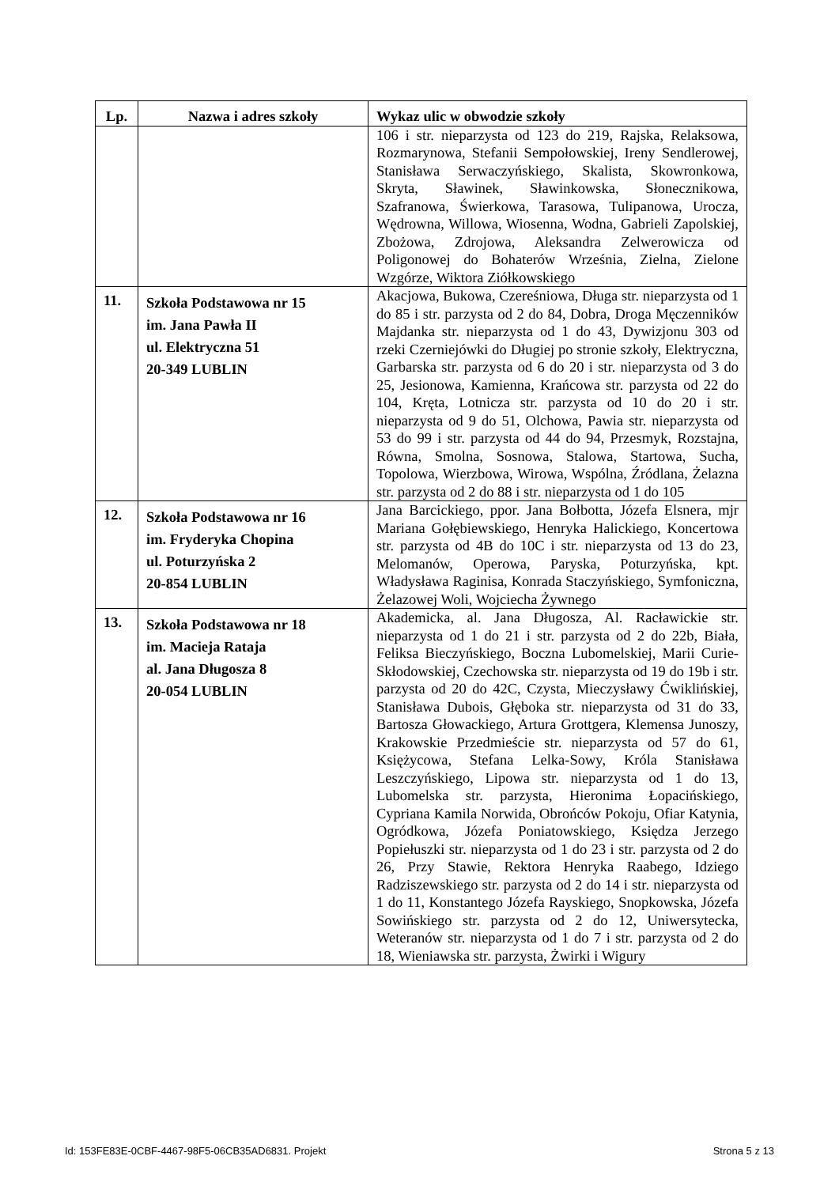| Lp. | Nazwa i adres szkoły | Wykaz ulic w obwodzie szkoły |
| --- | --- | --- |
| | | 106 i str. nieparzysta od 123 do 219, Rajska, Relaksowa, Rozmarynowa, Stefanii Sempołowskiej, Ireny Sendlerowej, Stanisława Serwaczyńskiego, Skalista, Skowronkowa, Skryta, Sławinek, Sławinkowska, Słonecznikowa, Szafranowa, Świerkowa, Tarasowa, Tulipanowa, Urocza, Wędrowna, Willowa, Wiosenna, Wodna, Gabrieli Zapolskiej, Zbożowa, Zdrojowa, Aleksandra Zelwerowicza od Poligonowej do Bohaterów Września, Zielna, Zielone Wzgórze, Wiktora Ziółkowskiego |
| 11. | Szkoła Podstawowa nr 15 im. Jana Pawła II ul. Elektryczna 51 20-349 LUBLIN | Akacjowa, Bukowa, Czereśniowa, Długa str. nieparzysta od 1 do 85 i str. parzysta od 2 do 84, Dobra, Droga Męczenników Majdanka str. nieparzysta od 1 do 43, Dywizjonu 303 od rzeki Czerniejówki do Długiej po stronie szkoły, Elektryczna, Garbarska str. parzysta od 6 do 20 i str. nieparzysta od 3 do 25, Jesionowa, Kamienna, Krańcowa str. parzysta od 22 do 104, Kręta, Lotnicza str. parzysta od 10 do 20 i str. nieparzysta od 9 do 51, Olchowa, Pawia str. nieparzysta od 53 do 99 i str. parzysta od 44 do 94, Przesmyk, Rozstajna, Równa, Smolna, Sosnowa, Stalowa, Startowa, Sucha, Topolowa, Wierzbowa, Wirowa, Wspólna, Źródlana, Żelazna str. parzysta od 2 do 88 i str. nieparzysta od 1 do 105 |
| 12. | Szkoła Podstawowa nr 16 im. Fryderyka Chopina ul. Poturzyńska 2 20-854 LUBLIN | Jana Barcickiego, ppor. Jana Bołbotta, Józefa Elsnera, mjr Mariana Gołębiewskiego, Henryka Halickiego, Koncertowa str. parzysta od 4B do 10C i str. nieparzysta od 13 do 23, Melomanów, Operowa, Paryska, Poturzyńska, kpt. Władysława Raginisa, Konrada Staczyńskiego, Symfoniczna, Żelazowej Woli, Wojciecha Żywnego |
| 13. | Szkoła Podstawowa nr 18 im. Macieja Rataja al. Jana Długosza 8 20-054 LUBLIN | Akademicka, al. Jana Długosza, Al. Racławickie str. nieparzysta od 1 do 21 i str. parzysta od 2 do 22b, Biała, Feliksa Bieczyńskiego, Boczna Lubomelskiej, Marii Curie-Skłodowskiej, Czechowska str. nieparzysta od 19 do 19b i str. parzysta od 20 do 42C, Czysta, Mieczysławy Ćwiklińskiej, Stanisława Dubois, Głęboka str. nieparzysta od 31 do 33, Bartosza Głowackiego, Artura Grottgera, Klemensa Junoszy, Krakowskie Przedmieście str. nieparzysta od 57 do 61, Księżycowa, Stefana Lelka-Sowy, Króla Stanisława Leszczyńskiego, Lipowa str. nieparzysta od 1 do 13, Lubomelska str. parzysta, Hieronima Łopacińskiego, Cypriana Kamila Norwida, Obrońców Pokoju, Ofiar Katynia, Ogródkowa, Józefa Poniatowskiego, Księdza Jerzego Popiełuszki str. nieparzysta od 1 do 23 i str. parzysta od 2 do 26, Przy Stawie, Rektora Henryka Raabego, Idziego Radziszewskiego str. parzysta od 2 do 14 i str. nieparzysta od 1 do 11, Konstantego Józefa Rayskiego, Snopkowska, Józefa Sowińskiego str. parzysta od 2 do 12, Uniwersytecka, Weteranów str. nieparzysta od 1 do 7 i str. parzysta od 2 do 18, Wieniawska str. parzysta, Żwirki i Wigury |
Id: 153FE83E-0CBF-4467-98F5-06CB35AD6831. Projekt Strona 5 z 13